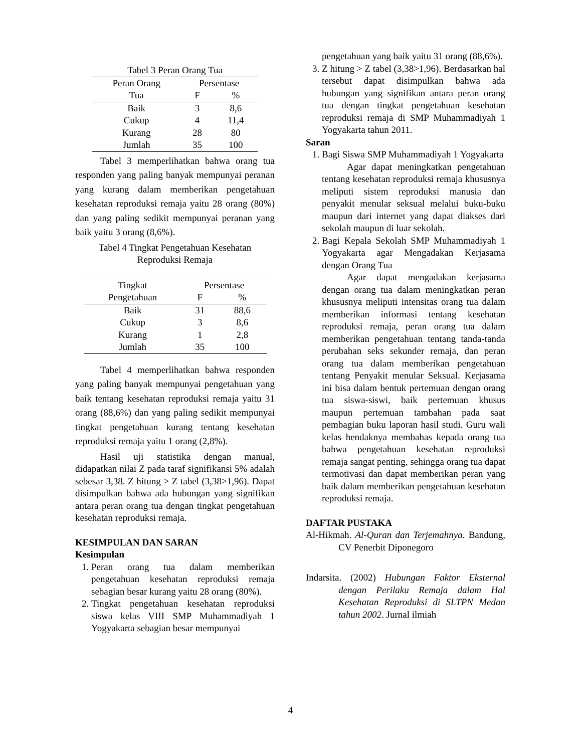| Tabel 3 Peran Orang Tua | | |
| Peran Orang | Persentase | |
| Tua | F | % |
| Baik | 3 | 8,6 |
| Cukup | 4 | 11,4 |
| Kurang | 28 | 80 |
| Jumlah | 35 | 100 |
Tabel 3 memperlihatkan bahwa orang tua responden yang paling banyak mempunyai peranan yang kurang dalam memberikan pengetahuan kesehatan reproduksi remaja yaitu 28 orang (80%) dan yang paling sedikit mempunyai peranan yang baik yaitu 3 orang (8,6%).
Tabel 4 Tingkat Pengetahuan Kesehatan
Reproduksi Remaja
| Tingkat | Persentase | |
| --- | --- | --- |
| Pengetahuan | F | % |
| Baik | 31 | 88,6 |
| Cukup | 3 | 8,6 |
| Kurang | 1 | 2,8 |
| Jumlah | 35 | 100 |
Tabel 4 memperlihatkan bahwa responden yang paling banyak mempunyai pengetahuan yang baik tentang kesehatan reproduksi remaja yaitu 31 orang (88,6%) dan yang paling sedikit mempunyai tingkat pengetahuan kurang tentang kesehatan reproduksi remaja yaitu 1 orang (2,8%).
Hasil uji statistika dengan manual, didapatkan nilai Z pada taraf signifikansi 5% adalah sebesar 3,38. Z hitung > Z tabel (3,38>1,96). Dapat disimpulkan bahwa ada hubungan yang signifikan antara peran orang tua dengan tingkat pengetahuan kesehatan reproduksi remaja.
KESIMPULAN DAN SARAN
Kesimpulan
1. Peran orang tua dalam memberikan pengetahuan kesehatan reproduksi remaja sebagian besar kurang yaitu 28 orang (80%).
2. Tingkat pengetahuan kesehatan reproduksi siswa kelas VIII SMP Muhammadiyah 1 Yogyakarta sebagian besar mempunyai
pengetahuan yang baik yaitu 31 orang (88,6%).
3. Z hitung > Z tabel (3,38>1,96). Berdasarkan hal tersebut dapat disimpulkan bahwa ada hubungan yang signifikan antara peran orang tua dengan tingkat pengetahuan kesehatan reproduksi remaja di SMP Muhammadiyah 1 Yogyakarta tahun 2011.
Saran
1. Bagi Siswa SMP Muhammadiyah 1 Yogyakarta
Agar dapat meningkatkan pengetahuan tentang kesehatan reproduksi remaja khususnya meliputi sistem reproduksi manusia dan penyakit menular seksual melalui buku-buku maupun dari internet yang dapat diakses dari sekolah maupun di luar sekolah.
2. Bagi Kepala Sekolah SMP Muhammadiyah 1 Yogyakarta agar Mengadakan Kerjasama dengan Orang Tua
Agar dapat mengadakan kerjasama dengan orang tua dalam meningkatkan peran khususnya meliputi intensitas orang tua dalam memberikan informasi tentang kesehatan reproduksi remaja, peran orang tua dalam memberikan pengetahuan tentang tanda-tanda perubahan seks sekunder remaja, dan peran orang tua dalam memberikan pengetahuan tentang Penyakit menular Seksual. Kerjasama ini bisa dalam bentuk pertemuan dengan orang tua siswa-siswi, baik pertemuan khusus maupun pertemuan tambahan pada saat pembagian buku laporan hasil studi. Guru wali kelas hendaknya membahas kepada orang tua bahwa pengetahuan kesehatan reproduksi remaja sangat penting, sehingga orang tua dapat termotivasi dan dapat memberikan peran yang baik dalam memberikan pengetahuan kesehatan reproduksi remaja.
DAFTAR PUSTAKA
Al-Hikmah. Al-Quran dan Terjemahnya. Bandung, CV Penerbit Diponegoro
Indarsita. (2002) Hubungan Faktor Eksternal dengan Perilaku Remaja dalam Hal Kesehatan Reproduksi di SLTPN Medan tahun 2002. Jurnal ilmiah
4